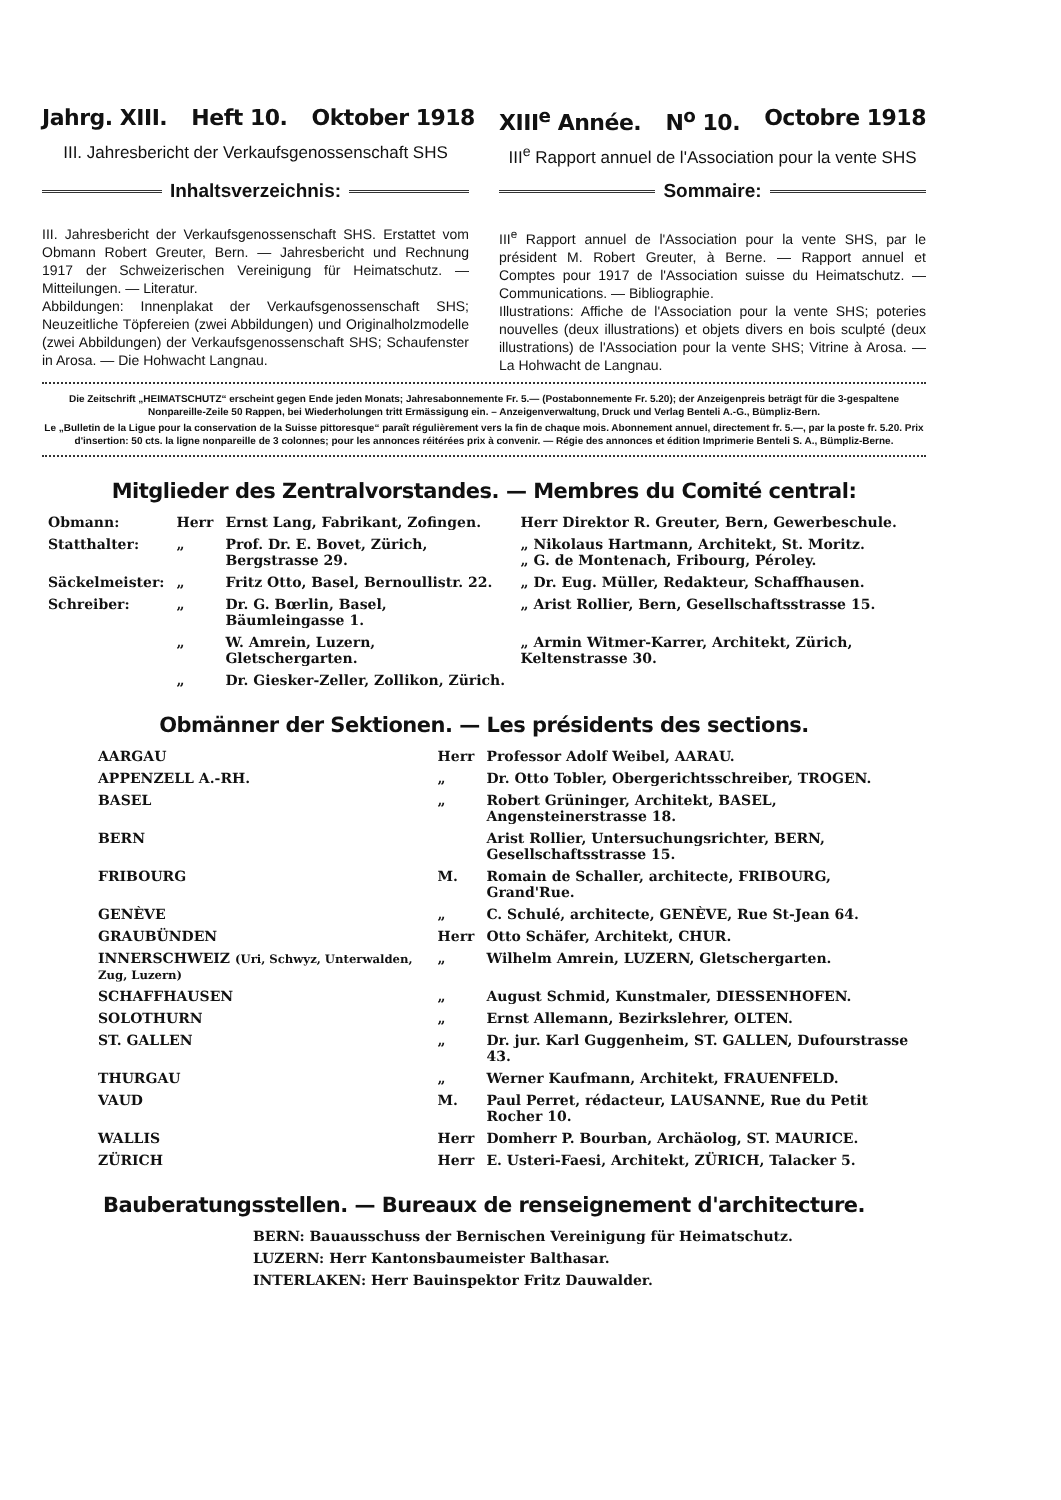Jahrg. XIII. Heft 10. Oktober 1918 XIII<sup>e</sup> Année. N<sup>o</sup> 10. Octobre 1918
III. Jahresbericht der Verkaufsgenossenschaft SHS
III<sup>e</sup> Rapport annuel de l'Association pour la vente SHS
Inhaltsverzeichnis:
III. Jahresbericht der Verkaufsgenossenschaft SHS. Erstattet vom Obmann Robert Greuter, Bern. — Jahresbericht und Rechnung 1917 der Schweizerischen Vereinigung für Heimatschutz. — Mitteilungen. — Literatur.
Abbildungen: Innenplakat der Verkaufsgenossenschaft SHS; Neuzeitliche Töpfereien (zwei Abbildungen) und Originalholzmodelle (zwei Abbildungen) der Verkaufsgenossenschaft SHS; Schaufenster in Arosa. — Die Hohwacht Langnau.
Sommaire:
III<sup>e</sup> Rapport annuel de l'Association pour la vente SHS, par le président M. Robert Greuter, à Berne. — Rapport annuel et Comptes pour 1917 de l'Association suisse du Heimatschutz. — Communications. — Bibliographie.
Illustrations: Affiche de l'Association pour la vente SHS; poteries nouvelles (deux illustrations) et objets divers en bois sculpté (deux illustrations) de l'Association pour la vente SHS; Vitrine à Arosa. — La Hohwacht de Langnau.
Die Zeitschrift „HEIMATSCHUTZ“ erscheint gegen Ende jeden Monats; Jahresabonnemente Fr. 5.— (Postabonnemente Fr. 5.20); der Anzeigenpreis beträgt für die 3-gespaltene Nonpareille-Zeile 50 Rappen, bei Wiederholungen tritt Ermässigung ein. – Anzeigenverwaltung, Druck und Verlag Benteli A.-G., Bümpliz-Bern.
Le „Bulletin de la Ligue pour la conservation de la Suisse pittoresque“ paraît régulièrement vers la fin de chaque mois. Abonnement annuel, directement fr. 5.—, par la poste fr. 5.20. Prix d'insertion: 50 cts. la ligne nonpareille de 3 colonnes; pour les annonces réitérées prix à convenir. — Régie des annonces et édition Imprimerie Benteli S. A., Bümpliz-Berne.
Mitglieder des Zentralvorstandes. — Membres du Comité central:
| Obmann: | Herr | Ernst Lang, Fabrikant, Zofingen. | Herr Direktor R. Greuter, Bern, Gewerbeschule. |
| Statthalter: | „ | Prof. Dr. E. Bovet, Zürich, Bergstrasse 29. | „ Nikolaus Hartmann, Architekt, St. Moritz. „ G. de Montenach, Fribourg, Péroley. |
| Säckelmeister: | „ | Fritz Otto, Basel, Bernoullistr. 22. | „ Dr. Eug. Müller, Redakteur, Schaffhausen. |
| Schreiber: | „ | Dr. G. Bœrlin, Basel, Bäumleingasse 1. | „ Arist Rollier, Bern, Gesellschaftsstrasse 15. |
| | „ | W. Amrein, Luzern, Gletschergarten. | „ Armin Witmer-Karrer, Architekt, Zürich, Keltenstrasse 30. |
| | „ | Dr. Giesker-Zeller, Zollikon, Zürich. | |
Obmänner der Sektionen. — Les présidents des sections.
| AARGAU | Herr | Professor Adolf Weibel, AARAU. |
| APPENZELL A.-RH. | „ | Dr. Otto Tobler, Obergerichtsschreiber, TROGEN. |
| BASEL | „ | Robert Grüninger, Architekt, BASEL, Angensteinerstrasse 18. |
| BERN | | Arist Rollier, Untersuchungsrichter, BERN, Gesellschaftsstrasse 15. |
| FRIBOURG | M. | Romain de Schaller, architecte, FRIBOURG, Grand'Rue. |
| GENÈVE | „ | C. Schulé, architecte, GENÈVE, Rue St-Jean 64. |
| GRAUBÜNDEN | Herr | Otto Schäfer, Architekt, CHUR. |
| INNERSCHWEIZ (Uri, Schwyz, Unterwalden, Zug, Luzern) | „ | Wilhelm Amrein, LUZERN, Gletschergarten. |
| SCHAFFHAUSEN | „ | August Schmid, Kunstmaler, DIESSENHOFEN. |
| SOLOTHURN | „ | Ernst Allemann, Bezirkslehrer, OLTEN. |
| ST. GALLEN | „ | Dr. jur. Karl Guggenheim, ST. GALLEN, Dufourstrasse 43. |
| THURGAU | „ | Werner Kaufmann, Architekt, FRAUENFELD. |
| VAUD | M. | Paul Perret, rédacteur, LAUSANNE, Rue du Petit Rocher 10. |
| WALLIS | Herr | Domherr P. Bourban, Archäolog, ST. MAURICE. |
| ZÜRICH | Herr | E. Usteri-Faesi, Architekt, ZÜRICH, Talacker 5. |
Bauberatungsstellen. — Bureaux de renseignement d'architecture.
| BERN: Bauausschuss der Bernischen Vereinigung für Heimatschutz. |
| LUZERN: Herr Kantonsbaumeister Balthasar. |
| INTERLAKEN: Herr Bauinspektor Fritz Dauwalder. |